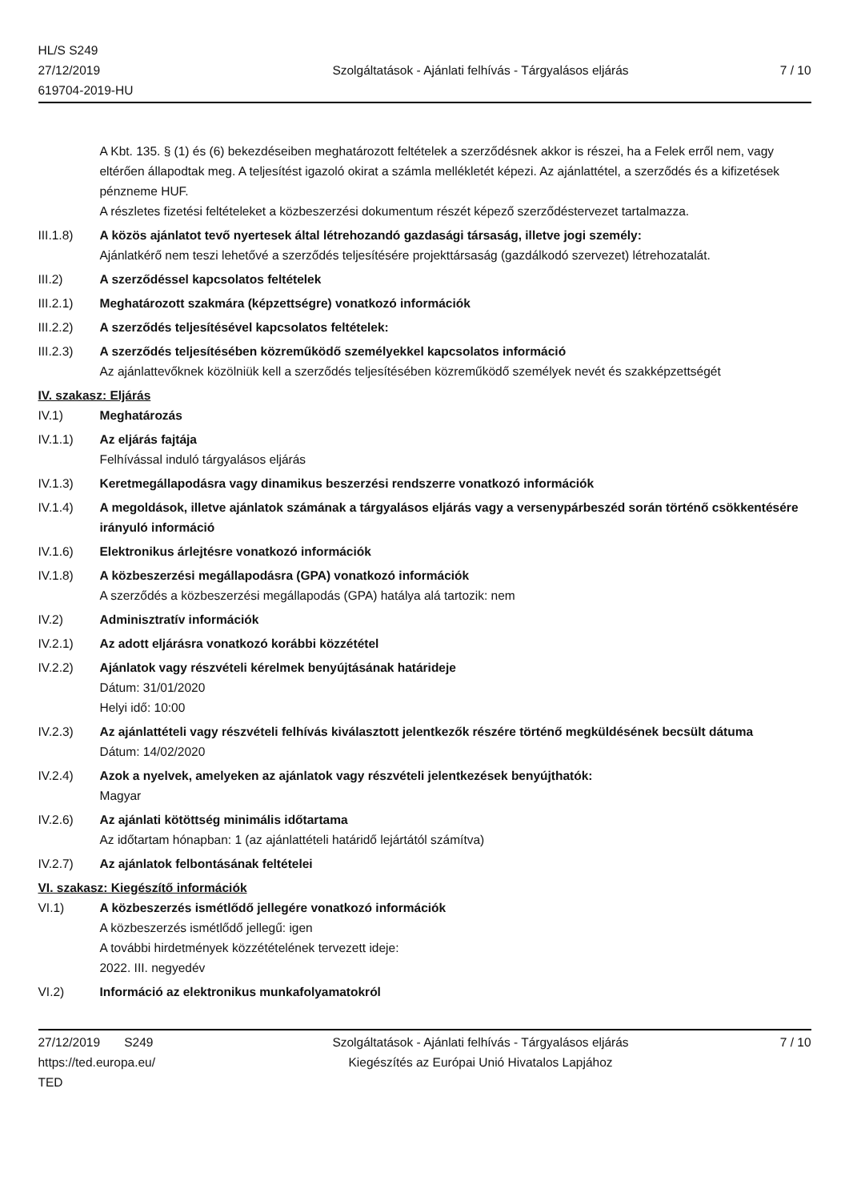HL/S S249
27/12/2019
619704-2019-HU
Szolgáltatások - Ajánlati felhívás - Tárgyalásos eljárás
7 / 10
A Kbt. 135. § (1) és (6) bekezdéseiben meghatározott feltételek a szerződésnek akkor is részei, ha a Felek erről nem, vagy eltérően állapodtak meg. A teljesítést igazoló okirat a számla mellékletét képezi. Az ajánlattétel, a szerződés és a kifizetések pénzneme HUF.
A részletes fizetési feltételeket a közbeszerzési dokumentum részét képező szerződéstervezet tartalmazza.
III.1.8) A közös ajánlatot tevő nyertesek által létrehozandó gazdasági társaság, illetve jogi személy:
Ajánlatkérő nem teszi lehetővé a szerződés teljesítésére projekttársaság (gazdálkodó szervezet) létrehozatalát.
III.2) A szerződéssel kapcsolatos feltételek
III.2.1) Meghatározott szakmára (képzettségre) vonatkozó információk
III.2.2) A szerződés teljesítésével kapcsolatos feltételek:
III.2.3) A szerződés teljesítésében közreműködő személyekkel kapcsolatos információ
Az ajánlattevőknek közölniük kell a szerződés teljesítésében közreműködő személyek nevét és szakképzettségét
IV. szakasz: Eljárás
IV.1) Meghatározás
IV.1.1) Az eljárás fajtája
Felhívással induló tárgyalásos eljárás
IV.1.3) Keretmegállapodásra vagy dinamikus beszerzési rendszerre vonatkozó információk
IV.1.4) A megoldások, illetve ajánlatok számának a tárgyalásos eljárás vagy a versenypárbeszéd során történő csökkentésére irányuló információ
IV.1.6) Elektronikus árlejtésre vonatkozó információk
IV.1.8) A közbeszerzési megállapodásra (GPA) vonatkozó információk
A szerződés a közbeszerzési megállapodás (GPA) hatálya alá tartozik: nem
IV.2) Adminisztratív információk
IV.2.1) Az adott eljárásra vonatkozó korábbi közzététel
IV.2.2) Ajánlatok vagy részvételi kérelmek benyújtásának határideje
Dátum: 31/01/2020
Helyi idő: 10:00
IV.2.3) Az ajánlattételi vagy részvételi felhívás kiválasztott jelentkezők részére történő megküldésének becsült dátuma
Dátum: 14/02/2020
IV.2.4) Azok a nyelvek, amelyeken az ajánlatok vagy részvételi jelentkezések benyújthatók:
Magyar
IV.2.6) Az ajánlati kötöttség minimális időtartama
Az időtartam hónapban: 1 (az ajánlattételi határidő lejártától számítva)
IV.2.7) Az ajánlatok felbontásának feltételei
VI. szakasz: Kiegészítő információk
VI.1) A közbeszerzés ismétlődő jellegére vonatkozó információk
A közbeszerzés ismétlődő jellegű: igen
A további hirdetmények közzétételének tervezett ideje:
2022. III. negyedév
VI.2) Információ az elektronikus munkafolyamatokról
27/12/2019 S249
https://ted.europa.eu/
TED
Szolgáltatások - Ajánlati felhívás - Tárgyalásos eljárás
Kiegészítés az Európai Unió Hivatalos Lapjához
7 / 10